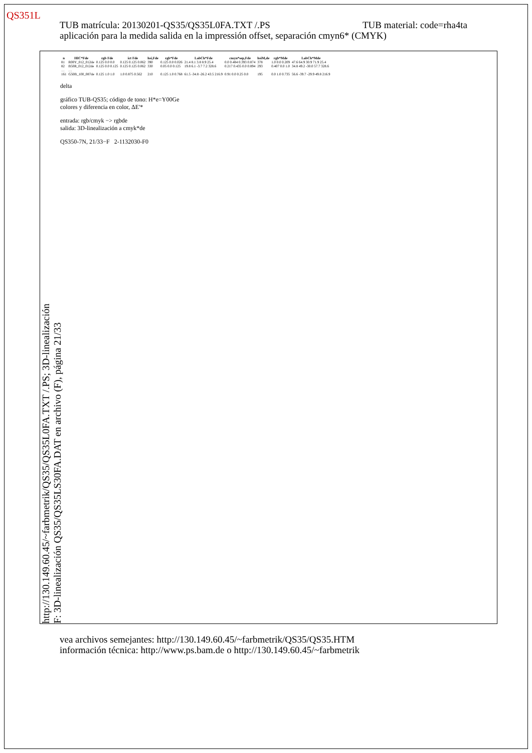QS351L
TUB material: code=rha4ta TUB matrícula: 20130201-QS35/QS35L0FA.TXT /.PS
aplicación para la medida salida en la impressión offset, separación cmyn6* (CMYK)
http://130.149.60.45/~farbmetrik/QS35/QS35L0FA.TXT /.PS; 3D-linealización
F: 3D-linealización QS35/QS35LS30FA.DAT en archivo (F), página 21/33
| n | HIC*Fde | rgb Fde | ict Fde | hsi,Fde | rgb*Fde | LabCh*Fde | cmyn*sep,Fde | hsiM,de | rgb*Mde | LabCh*Mde |
| --- | --- | --- | --- | --- | --- | --- | --- | --- | --- | --- |
| 81 | R00Y_012_012de | 0.125 0.0 0.0 | 0.125 0.125 0.062 | 390 | 0.125 0.0 0.026 | 21.4 8.1 3.8 8.9 25.4 | 0.0 0.484 0.393 0.874 | 378 | 1.0 0.0 0.209 | 47.6 64.9 30.9 71.9 25.4 |
| 82 | B50R_012_012de | 0.125 0.0 0.125 | 0.125 0.125 0.062 | 330 | 0.05 0.0 0.125 | 19.8 6.1 -3.7 7.2 328.6 | 0.217 0.435 0.0 0.894 | 293 | 0.407 0.0 1.0 | 34.8 49.2 -30.0 57.7 328.6 |
| … | … | | | | | | | | | |
| 161 | G50B_100_087de | 0.125 1.0 1.0 | 1.0 0.875 0.562 | 210 | 0.125 1.0 0.768 | 61.5 -34.8 -26.2 43.5 216.9 | 0.91 0.0 0.25 0.0 | 195 | 0.0 1.0 0.735 | 56.6 -39.7 -29.9 49.8 216.9 |
delta
gráfico TUB-QS35; código de tono: H*e=Y00Ge
colores y diferencia en color, ΔE'*
entrada: rgb/cmyk −> rgbde
salida: 3D-linealización a cmyk*de
QS350-7N, 21/33−F 2-1132030-F0
vea archivos semejantes: http://130.149.60.45/~farbmetrik/QS35/QS35.HTM
información técnica: http://www.ps.bam.de o http://130.149.60.45/~farbmetrik